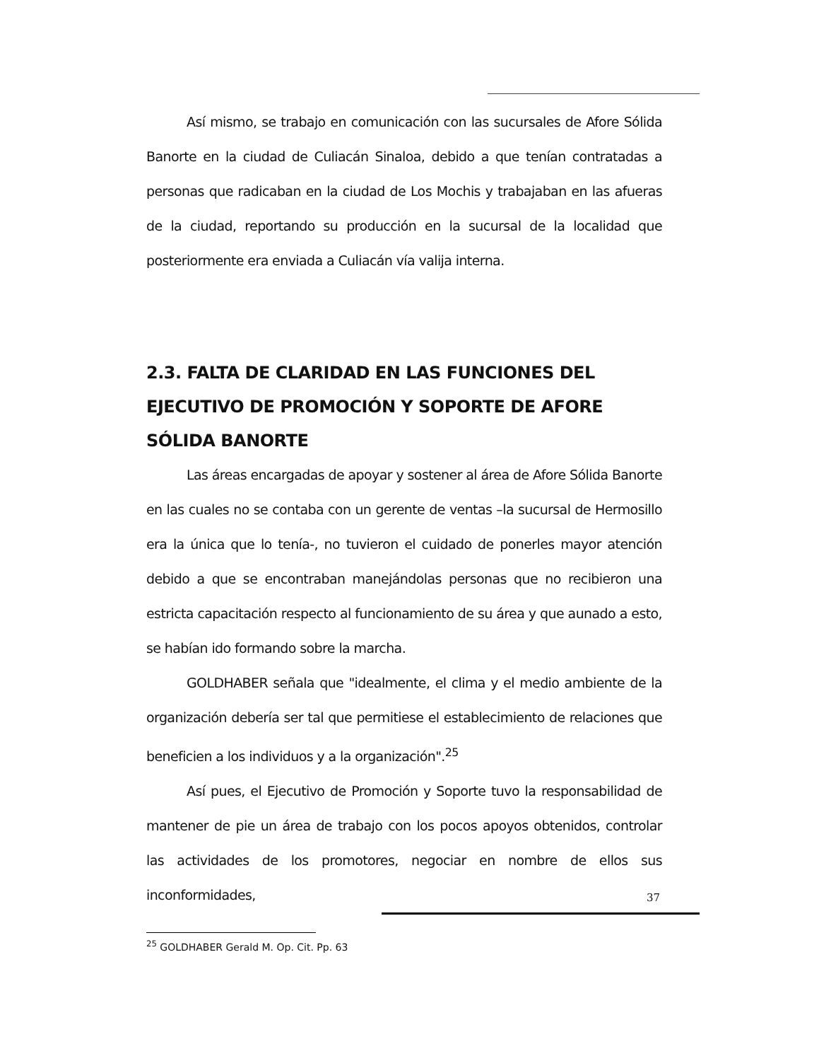Así mismo, se trabajo en comunicación con las sucursales de Afore Sólida Banorte en la ciudad de Culiacán Sinaloa, debido a que tenían contratadas a personas que radicaban en la ciudad de Los Mochis y trabajaban en las afueras de la ciudad, reportando su producción en la sucursal de la localidad que posteriormente era enviada a Culiacán vía valija interna.
2.3. FALTA DE CLARIDAD EN LAS FUNCIONES DEL EJECUTIVO DE PROMOCIÓN Y SOPORTE DE AFORE SÓLIDA BANORTE
Las áreas encargadas de apoyar y sostener al área de Afore Sólida Banorte en las cuales no se contaba con un gerente de ventas –la sucursal de Hermosillo era la única que lo tenía-, no tuvieron el cuidado de ponerles mayor atención debido a que se encontraban manejándolas personas que no recibieron una estricta capacitación respecto al funcionamiento de su área y que aunado a esto, se habían ido formando sobre la marcha.
GOLDHABER señala que "idealmente, el clima y el medio ambiente de la organización debería ser tal que permitiese el establecimiento de relaciones que beneficien a los individuos y a la organización".<sup>25</sup>
Así pues, el Ejecutivo de Promoción y Soporte tuvo la responsabilidad de mantener de pie un área de trabajo con los pocos apoyos obtenidos, controlar las actividades de los promotores, negociar en nombre de ellos sus inconformidades,
<sup>25</sup> GOLDHABER Gerald M. Op. Cit. Pp. 63
37